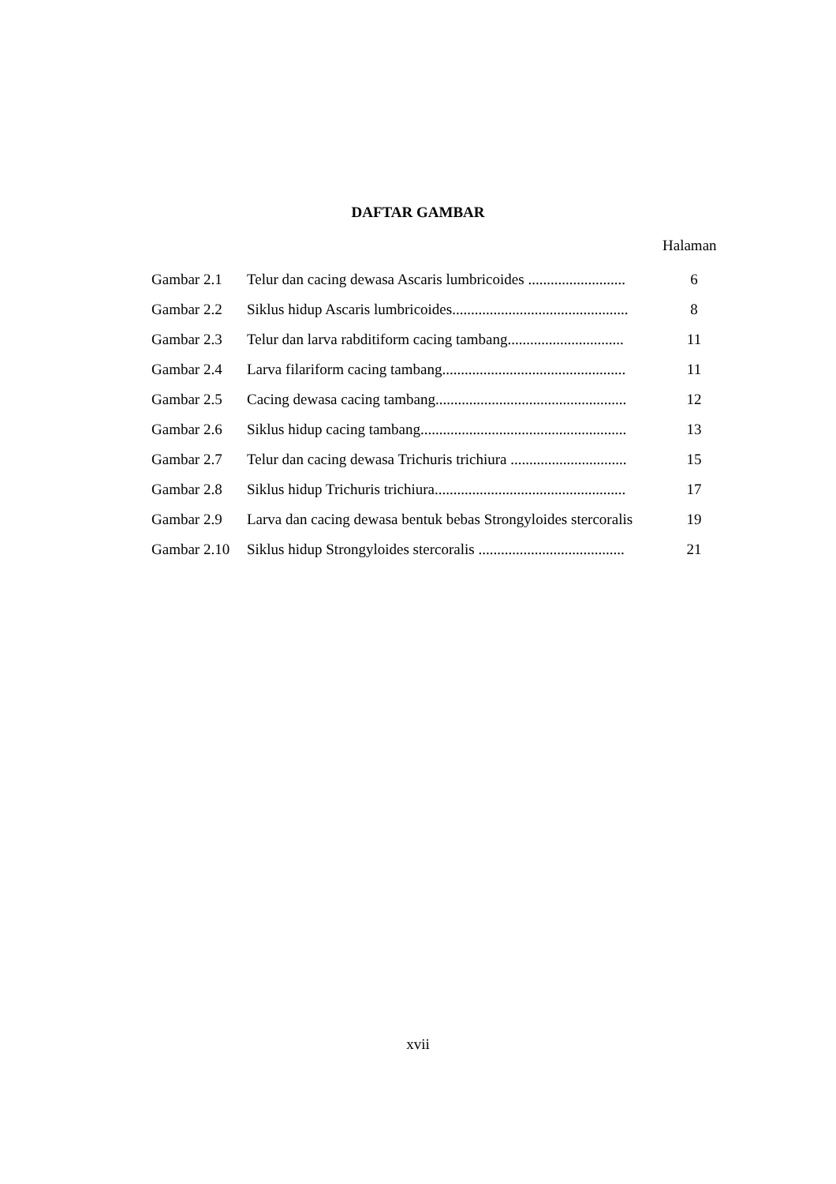DAFTAR GAMBAR
Halaman
| Gambar 2.1 | Telur dan cacing dewasa Ascaris lumbricoides .......................... | 6 |
| Gambar 2.2 | Siklus hidup Ascaris lumbricoides............................................... | 8 |
| Gambar 2.3 | Telur dan larva rabditiform cacing tambang............................... | 11 |
| Gambar 2.4 | Larva filariform cacing tambang................................................. | 11 |
| Gambar 2.5 | Cacing dewasa cacing tambang................................................... | 12 |
| Gambar 2.6 | Siklus hidup cacing tambang....................................................... | 13 |
| Gambar 2.7 | Telur dan cacing dewasa Trichuris trichiura ............................... | 15 |
| Gambar 2.8 | Siklus hidup Trichuris trichiura................................................... | 17 |
| Gambar 2.9 | Larva dan cacing dewasa bentuk bebas Strongyloides stercoralis | 19 |
| Gambar 2.10 | Siklus hidup Strongyloides stercoralis ....................................... | 21 |
xvii